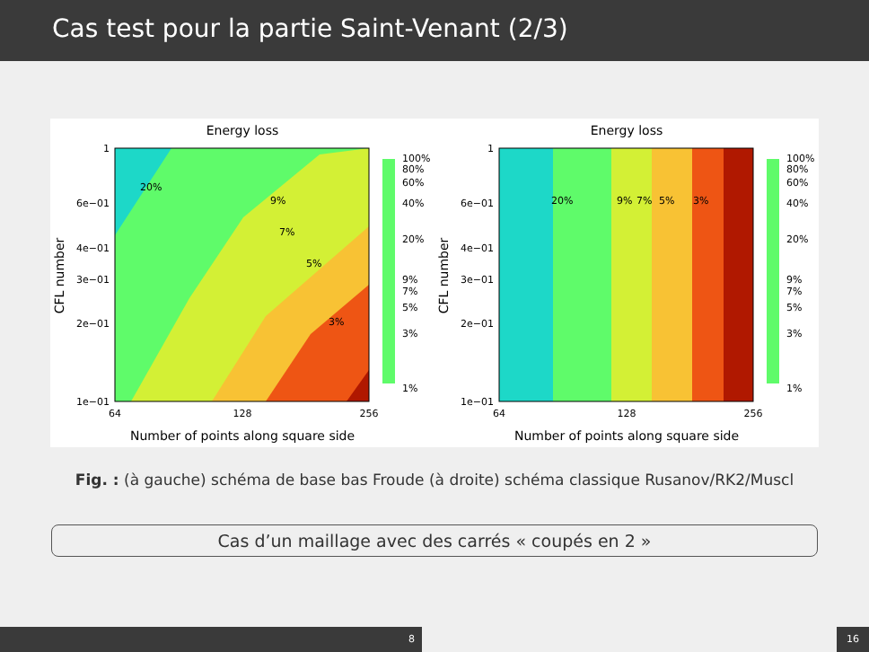Cas test pour la partie Saint-Venant (2/3)
Energy loss
64
128
256
Number of points along square side
1
6e−01
4e−01
3e−01
2e−01
1e−01
CFL number
20%
9%
7%
5%
3%
100%
80%
60%
40%
20%
9%
7%
5%
3%
1%
Energy loss
64
128
256
Number of points along square side
1
6e−01
4e−01
3e−01
2e−01
1e−01
CFL number
20%
9%
7%
5%
3%
100%
80%
60%
40%
20%
9%
7%
5%
3%
1%
Fig. : (à gauche) schéma de base bas Froude (à droite) schéma classique Rusanov/RK2/Muscl
Cas d’un maillage avec des carrés « coupés en 2 »
8 16